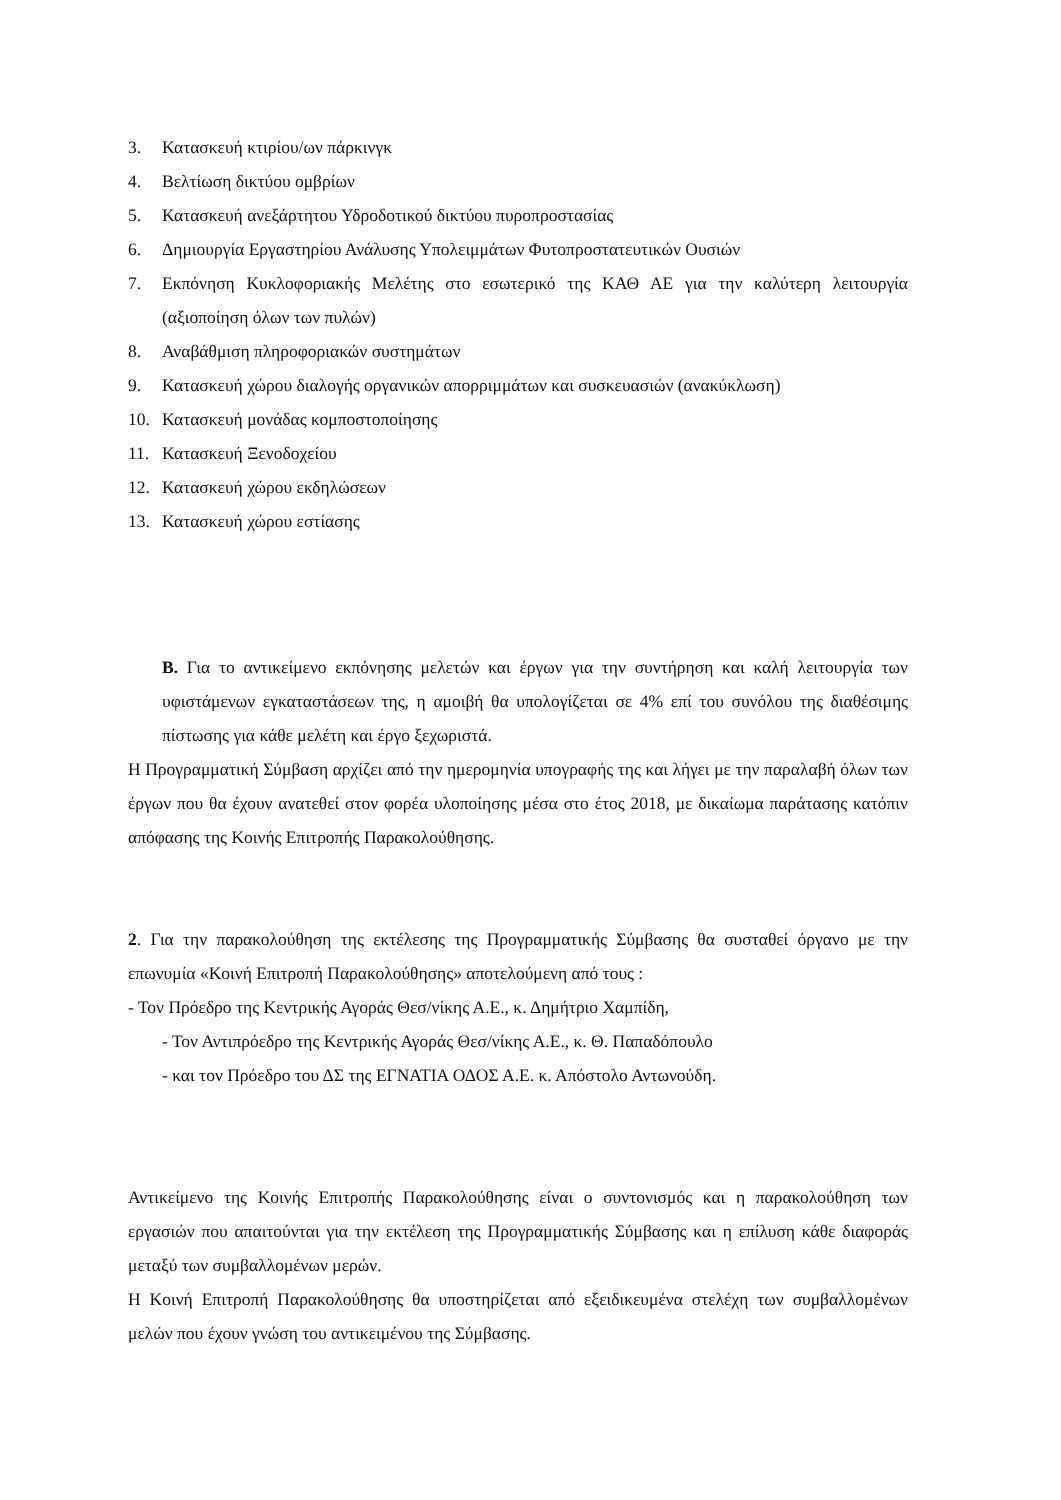3. Κατασκευή κτιρίου/ων πάρκινγκ
4. Βελτίωση δικτύου ομβρίων
5. Κατασκευή ανεξάρτητου Υδροδοτικού δικτύου πυροπροστασίας
6. Δημιουργία Εργαστηρίου Ανάλυσης Υπολειμμάτων Φυτοπροστατευτικών Ουσιών
7. Εκπόνηση Κυκλοφοριακής Μελέτης στο εσωτερικό της ΚΑΘ ΑΕ για την καλύτερη λειτουργία (αξιοποίηση όλων των πυλών)
8. Αναβάθμιση πληροφοριακών συστημάτων
9. Κατασκευή χώρου διαλογής οργανικών απορριμμάτων και συσκευασιών (ανακύκλωση)
10. Κατασκευή μονάδας κομποστοποίησης
11. Κατασκευή Ξενοδοχείου
12. Κατασκευή χώρου εκδηλώσεων
13. Κατασκευή χώρου εστίασης
Β. Για το αντικείμενο εκπόνησης μελετών και έργων για την συντήρηση και καλή λειτουργία των υφιστάμενων εγκαταστάσεων της, η αμοιβή θα υπολογίζεται σε 4% επί του συνόλου της διαθέσιμης πίστωσης για κάθε μελέτη και έργο ξεχωριστά.
Η Προγραμματική Σύμβαση αρχίζει από την ημερομηνία υπογραφής της και λήγει με την παραλαβή όλων των έργων που θα έχουν ανατεθεί στον φορέα υλοποίησης μέσα στο έτος 2018, με δικαίωμα παράτασης κατόπιν απόφασης της Κοινής Επιτροπής Παρακολούθησης.
2. Για την παρακολούθηση της εκτέλεσης της Προγραμματικής Σύμβασης θα συσταθεί όργανο με την επωνυμία «Κοινή Επιτροπή Παρακολούθησης» αποτελούμενη από τους :
- Τον Πρόεδρο της Κεντρικής Αγοράς Θεσ/νίκης Α.Ε., κ. Δημήτριο Χαμπίδη,
- Τον Αντιπρόεδρο της Κεντρικής Αγοράς Θεσ/νίκης Α.Ε., κ. Θ. Παπαδόπουλο
- και τον Πρόεδρο του ΔΣ της ΕΓΝΑΤΙΑ ΟΔΟΣ Α.Ε. κ. Απόστολο Αντωνούδη.
Αντικείμενο της Κοινής Επιτροπής Παρακολούθησης είναι ο συντονισμός και η παρακολούθηση των εργασιών που απαιτούνται για την εκτέλεση της Προγραμματικής Σύμβασης και η επίλυση κάθε διαφοράς μεταξύ των συμβαλλομένων μερών.
Η Κοινή Επιτροπή Παρακολούθησης θα υποστηρίζεται από εξειδικευμένα στελέχη των συμβαλλομένων μελών που έχουν γνώση του αντικειμένου της Σύμβασης.